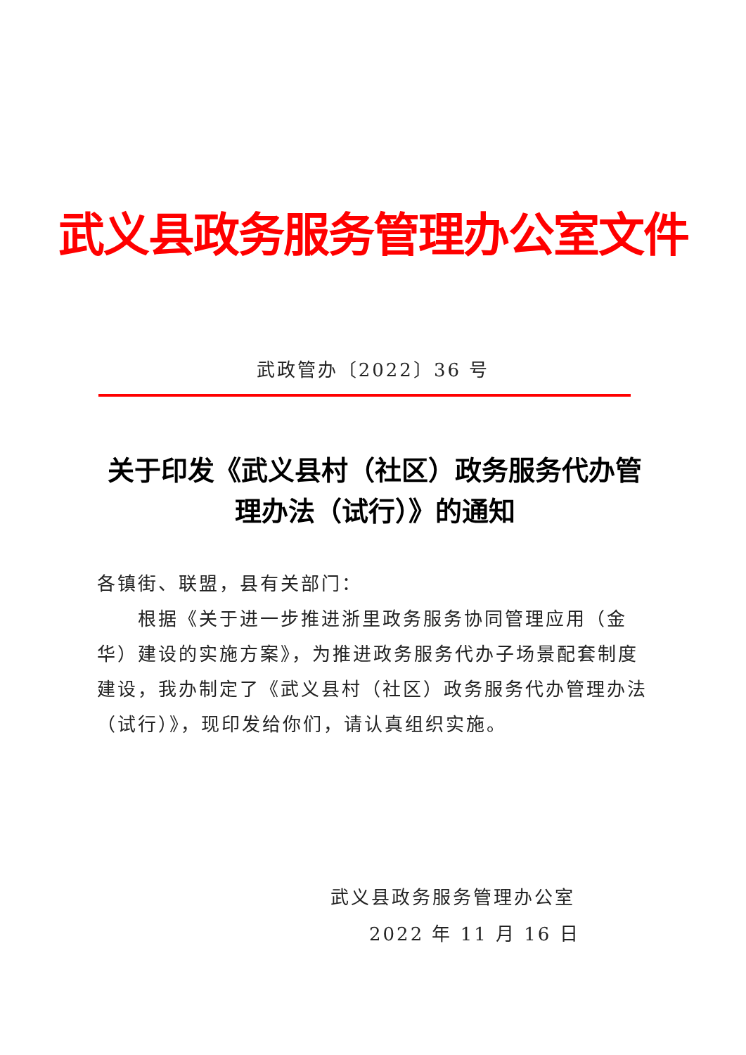武义县政务服务管理办公室文件
武政管办〔2022〕36 号
关于印发《武义县村（社区）政务服务代办管
理办法（试行）》的通知
各镇街、联盟，县有关部门：
根据《关于进一步推进浙里政务服务协同管理应用（金华）建设的实施方案》，为推进政务服务代办子场景配套制度建设，我办制定了《武义县村（社区）政务服务代办管理办法（试行）》，现印发给你们，请认真组织实施。
武义县政务服务管理办公室
2022 年 11 月 16 日